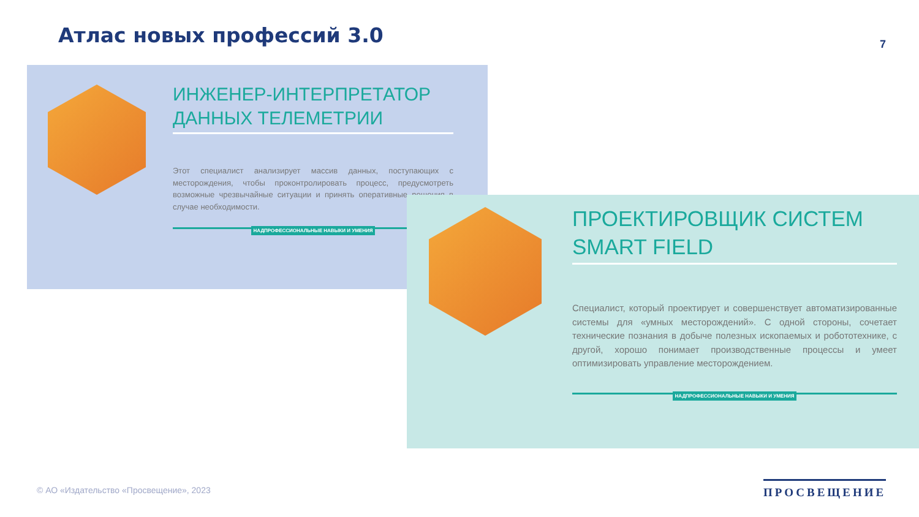Атлас новых профессий 3.0 7
ИНЖЕНЕР-ИНТЕРПРЕТАТОР ДАННЫХ ТЕЛЕМЕТРИИ
Этот специалист анализирует массив данных, поступающих с месторождения, чтобы проконтролировать процесс, предусмотреть возможные чрезвычайные ситуации и принять оперативные решения в случае необходимости.
НАДПРОФЕССИОНАЛЬНЫЕ НАВЫКИ И УМЕНИЯ
ПРОЕКТИРОВЩИК СИСТЕМ SMART FIELD
Специалист, который проектирует и совершенствует автоматизированные системы для «умных месторождений». С одной стороны, сочетает технические познания в добыче полезных ископаемых и робототехнике, с другой, хорошо понимает производственные процессы и умеет оптимизировать управление месторождением.
НАДПРОФЕССИОНАЛЬНЫЕ НАВЫКИ И УМЕНИЯ
© АО «Издательство «Просвещение», 2023
ПРОСВЕЩЕНИЕ